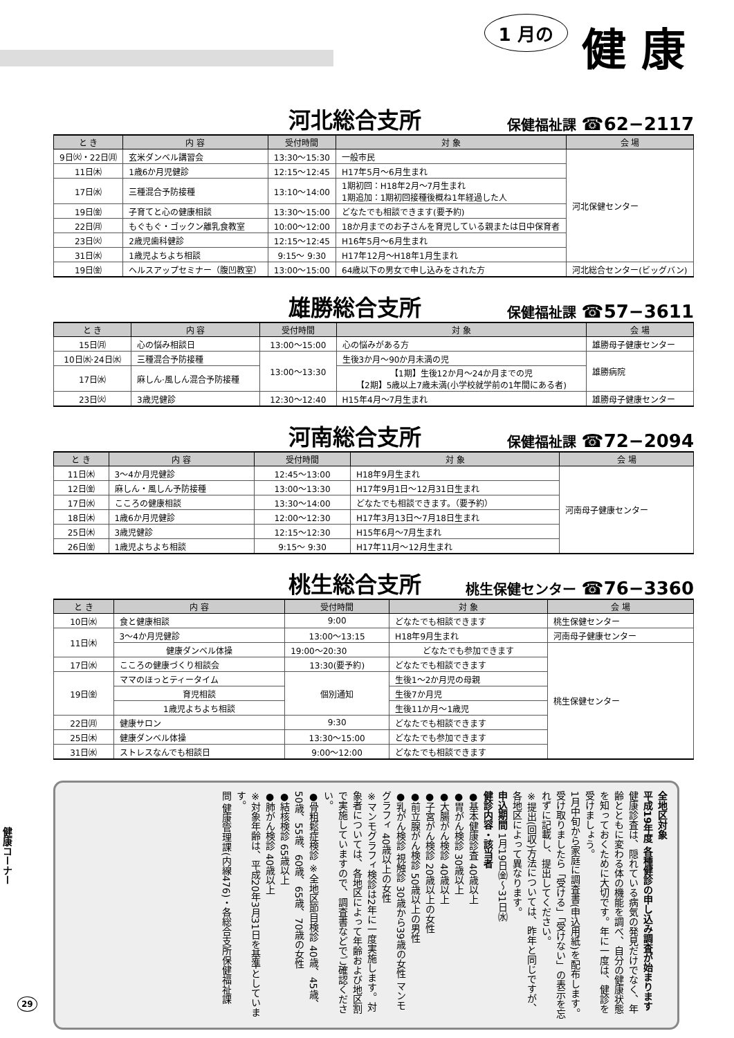1 月の 健 康
河北総合支所 保健福祉課 ☎62−2117
| と き | 内 容 | 受付時間 | 対 象 | 会 場 |
| --- | --- | --- | --- | --- |
| 9日㈫・22日㈪ | 玄米ダンベル講習会 | 13:30〜15:30 | 一般市民 | 河北保健センター |
| 11日㈭ | 1歳6か月児健診 | 12:15〜12:45 | H17年5月〜6月生まれ | |
| 17日㈬ | 三種混合予防接種 | 13:10〜14:00 | 1期初回：H18年2月〜7月生まれ 1期追加：1期初回接種後概ね1年経過した人 | |
| 19日㈮ | 子育てと心の健康相談 | 13:30〜15:00 | どなたでも相談できます(要予約) | |
| 22日㈪ | もぐもぐ・ゴックン離乳食教室 | 10:00〜12:00 | 18か月までのお子さんを育児している親または日中保育者 | |
| 23日㈫ | 2歳児歯科健診 | 12:15〜12:45 | H16年5月〜6月生まれ | |
| 31日㈬ | 1歳児よちよち相談 | 9:15〜 9:30 | H17年12月〜H18年1月生まれ | |
| 19日㈮ | ヘルスアップセミナー（腹凹教室） | 13:00〜15:00 | 64歳以下の男女で申し込みをされた方 | 河北総合センター(ビッグバン) |
雄勝総合支所 保健福祉課 ☎57−3611
| と き | 内 容 | 受付時間 | 対 象 | 会 場 |
| --- | --- | --- | --- | --- |
| 15日㈪ | 心の悩み相談日 | 13:00〜15:00 | 心の悩みがある方 | 雄勝母子健康センター |
| 10日㈬·24日㈬ | 三種混合予防接種 | 13:00〜13:30 | 生後3か月〜90か月未満の児 | 雄勝病院 |
| 17日㈬ | 麻しん·風しん混合予防接種 | | 【1期】生後12か月〜24か月までの児 【2期】5歳以上7歳未満(小学校就学前の1年間にある者) | |
| 23日㈫ | 3歳児健診 | 12:30〜12:40 | H15年4月〜7月生まれ | 雄勝母子健康センター |
河南総合支所 保健福祉課 ☎72−2094
| と き | 内 容 | 受付時間 | 対 象 | 会 場 |
| --- | --- | --- | --- | --- |
| 11日㈭ | 3〜4か月児健診 | 12:45〜13:00 | H18年9月生まれ | 河南母子健康センター |
| 12日㈮ | 麻しん・風しん予防接種 | 13:00〜13:30 | H17年9月1日〜12月31日生まれ | |
| 17日㈬ | こころの健康相談 | 13:30〜14:00 | どなたでも相談できます。（要予約） | |
| 18日㈭ | 1歳6か月児健診 | 12:00〜12:30 | H17年3月13日〜7月18日生まれ | |
| 25日㈭ | 3歳児健診 | 12:15〜12:30 | H15年6月〜7月生まれ | |
| 26日㈮ | 1歳児よちよち相談 | 9:15〜 9:30 | H17年11月〜12月生まれ | |
桃生総合支所 桃生保健センター ☎76−3360
| と き | 内 容 | 受付時間 | 対 象 | 会 場 |
| --- | --- | --- | --- | --- |
| 10日㈬ | 食と健康相談 | 9:00 | どなたでも相談できます | 桃生保健センター |
| 11日㈭ | 3〜4か月児健診 | 13:00〜13:15 | H18年9月生まれ | 河南母子健康センター |
| | 健康ダンベル体操 | 19:00〜20:30 | どなたでも参加できます | 桃生保健センター |
| 17日㈬ | こころの健康づくり相談会 | 13:30(要予約) | どなたでも相談できます | |
| 19日㈮ | ママのほっとティータイム | 個別通知 | 生後1〜2か月児の母親 | |
| | 育児相談 | | 生後7か月児 | |
| | 1歳児よちよち相談 | | 生後11か月〜1歳児 | |
| 22日㈪ | 健康サロン | 9:30 | どなたでも相談できます | |
| 25日㈭ | 健康ダンベル体操 | 13:30〜15:00 | どなたでも参加できます | |
| 31日㈬ | ストレスなんでも相談日 | 9:00〜12:00 | どなたでも相談できます | |
全地区対象
平成19年度 各種健診の申し込み調査が始まります
健康診査は、隠れている病気の発見だけでなく、年齢とともに変わる体の機能を調べ、自分の健康状態を知っておくために大切です。年に一度は、健診を受けましょう。
1月中旬から家庭に調査書(申込用紙)を配布します。受け取りましたら「受ける」「受けない」の表示を忘れずに記載し、提出してください。
※提出(回収)方法については、昨年と同じですが、各地区によって異なります。
申込期間 1月19日㈮〜31日㈬
健診内容・該当者
●基本健康診査 40歳以上
●胃がん検診 30歳以上
●大腸がん検診 40歳以上
●子宮がん検診 20歳以上の女性
●前立腺がん検診 50歳以上の男性
●乳がん検診 視触診 30歳から39歳の女性 マンモグラフィ 40歳以上の女性
※マンモグラフィ検診は2年に一度実施します。対象者については、各地区によって年齢および地区割で実施していますので、調査書などでご確認ください。
●骨粗鬆症検診 ※全地区節目検診 40歳、45歳、50歳、55歳、60歳、65歳、70歳の女性
●結核検診 65歳以上
●肺がん検診 40歳以上
※対象年齢は、平成20年3月31日を基準としています。
問 健康管理課(内線476)・各総合支所保健福祉課
健康コーナー
29